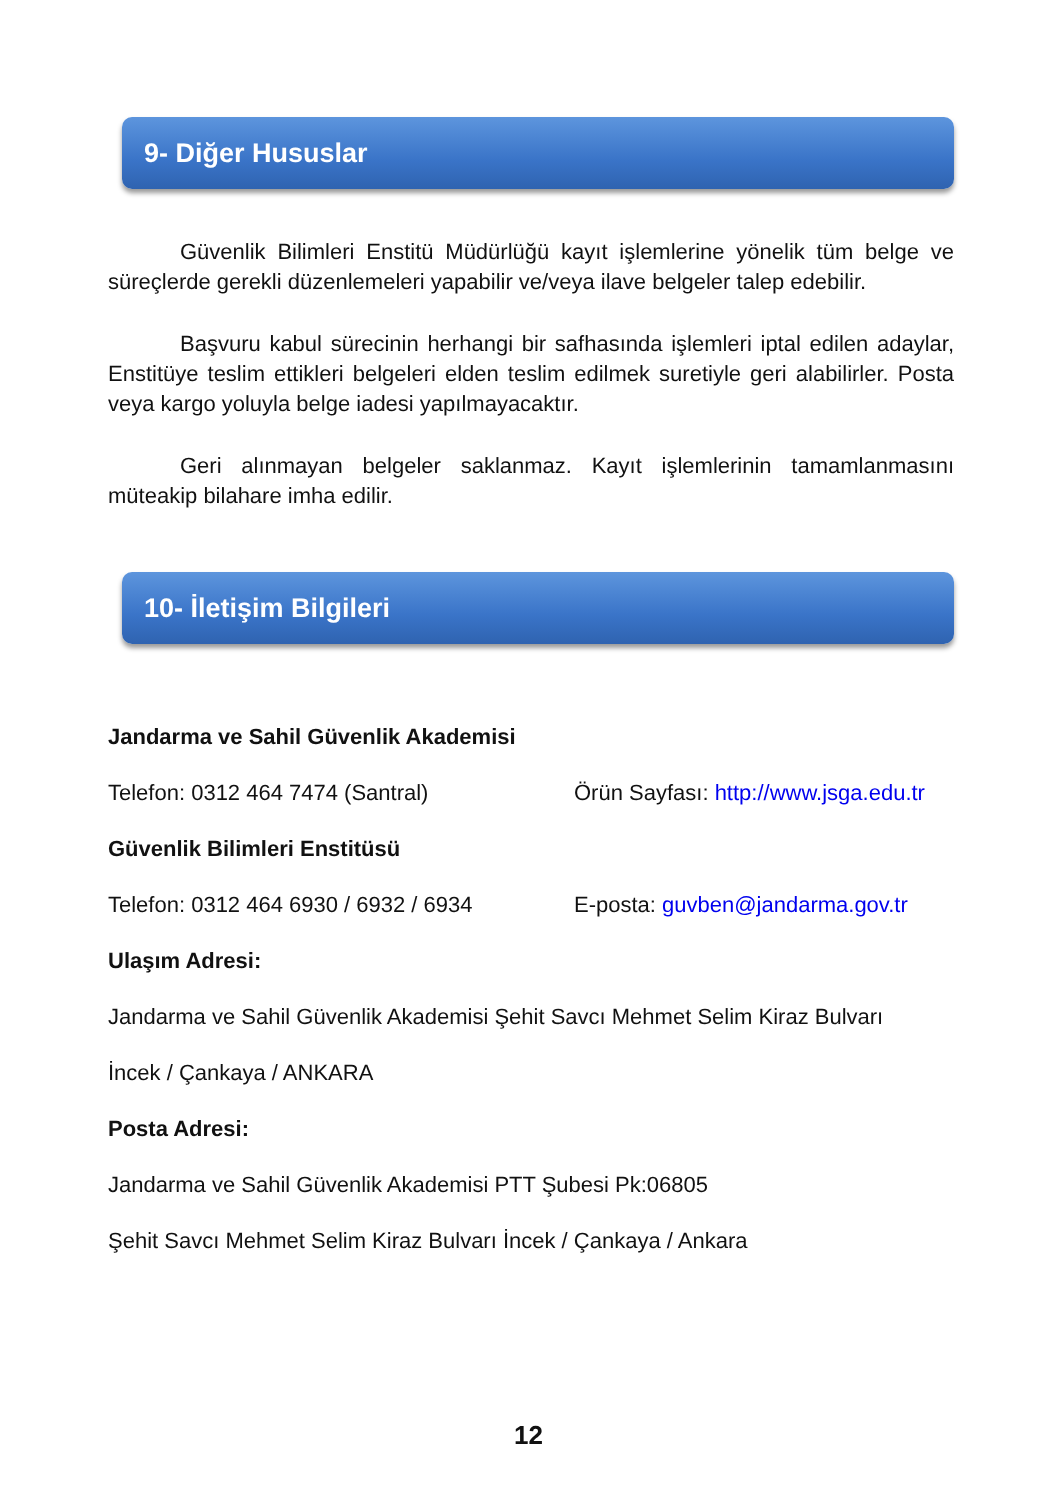9- Diğer Hususlar
Güvenlik Bilimleri Enstitü Müdürlüğü kayıt işlemlerine yönelik tüm belge ve süreçlerde gerekli düzenlemeleri yapabilir ve/veya ilave belgeler talep edebilir.
Başvuru kabul sürecinin herhangi bir safhasında işlemleri iptal edilen adaylar, Enstitüye teslim ettikleri belgeleri elden teslim edilmek suretiyle geri alabilirler. Posta veya kargo yoluyla belge iadesi yapılmayacaktır.
Geri alınmayan belgeler saklanmaz. Kayıt işlemlerinin tamamlanmasını müteakip bilahare imha edilir.
10- İletişim Bilgileri
Jandarma ve Sahil Güvenlik Akademisi
Telefon: 0312 464 7474 (Santral) Örün Sayfası: http://www.jsga.edu.tr
Güvenlik Bilimleri Enstitüsü
Telefon: 0312 464 6930 / 6932 / 6934
E-posta: guvben@jandarma.gov.tr
Ulaşım Adresi:
Jandarma ve Sahil Güvenlik Akademisi Şehit Savcı Mehmet Selim Kiraz Bulvarı
İncek / Çankaya / ANKARA
Posta Adresi:
Jandarma ve Sahil Güvenlik Akademisi PTT Şubesi Pk:06805
Şehit Savcı Mehmet Selim Kiraz Bulvarı İncek / Çankaya / Ankara
12